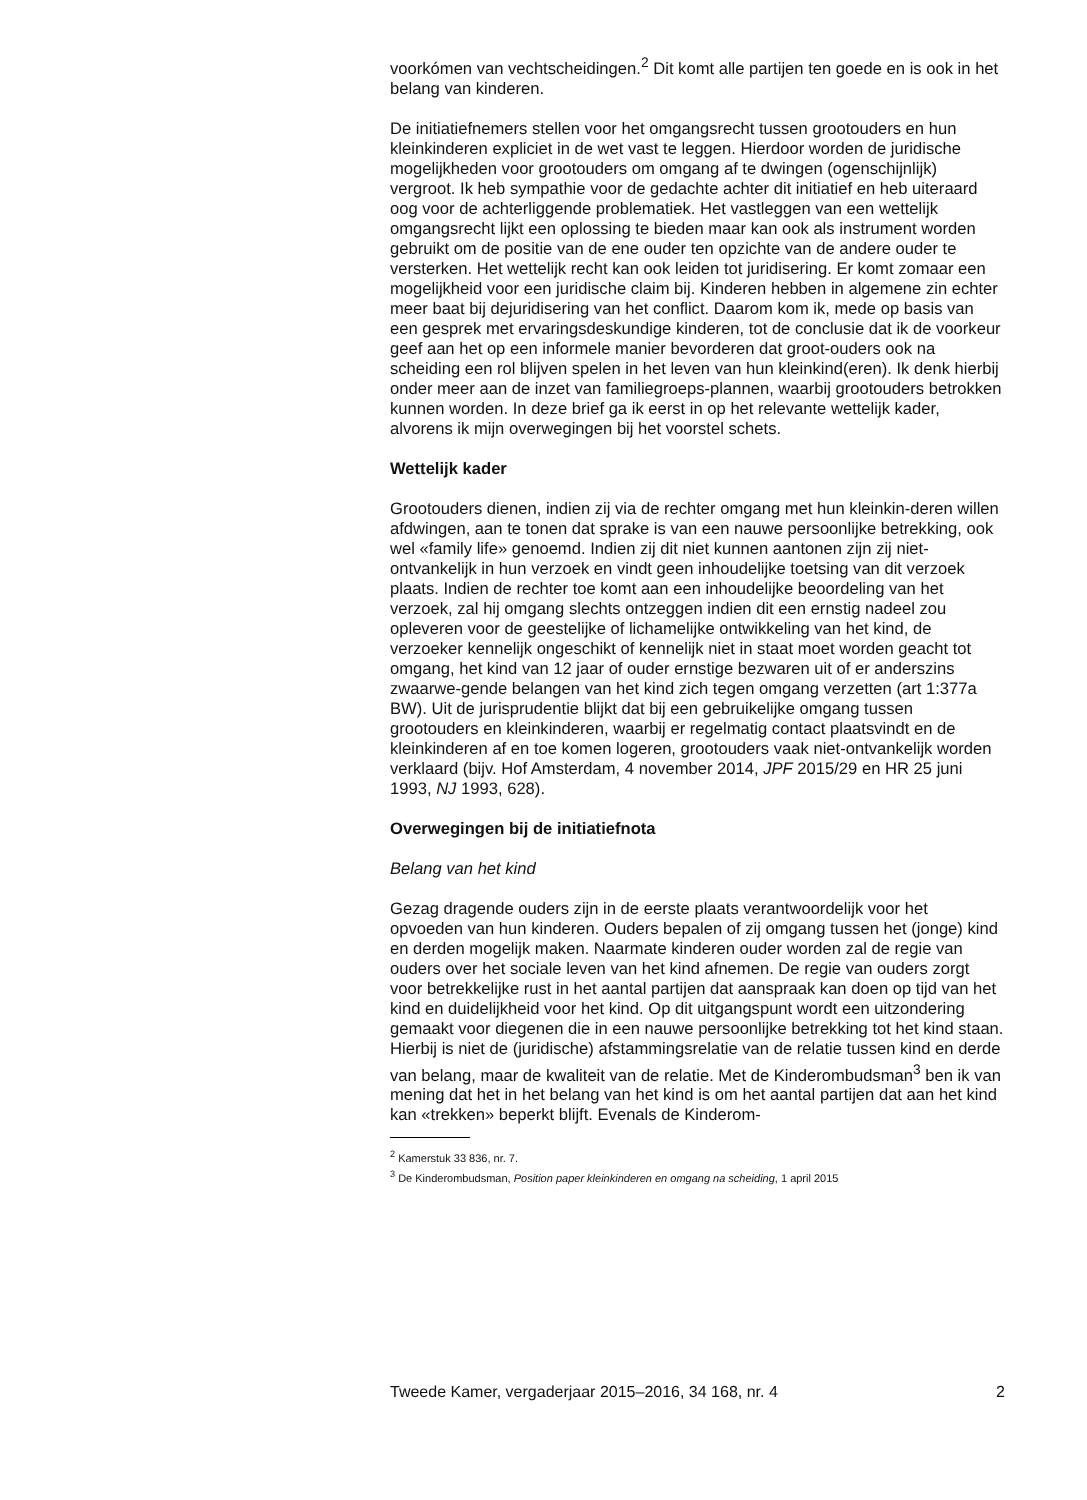voorkómen van vechtscheidingen.<sup>2</sup> Dit komt alle partijen ten goede en is ook in het belang van kinderen.
De initiatiefnemers stellen voor het omgangsrecht tussen grootouders en hun kleinkinderen expliciet in de wet vast te leggen. Hierdoor worden de juridische mogelijkheden voor grootouders om omgang af te dwingen (ogenschijnlijk) vergroot. Ik heb sympathie voor de gedachte achter dit initiatief en heb uiteraard oog voor de achterliggende problematiek. Het vastleggen van een wettelijk omgangsrecht lijkt een oplossing te bieden maar kan ook als instrument worden gebruikt om de positie van de ene ouder ten opzichte van de andere ouder te versterken. Het wettelijk recht kan ook leiden tot juridisering. Er komt zomaar een mogelijkheid voor een juridische claim bij. Kinderen hebben in algemene zin echter meer baat bij dejuridisering van het conflict. Daarom kom ik, mede op basis van een gesprek met ervaringsdeskundige kinderen, tot de conclusie dat ik de voorkeur geef aan het op een informele manier bevorderen dat groot-ouders ook na scheiding een rol blijven spelen in het leven van hun kleinkind(eren). Ik denk hierbij onder meer aan de inzet van familiegroeps-plannen, waarbij grootouders betrokken kunnen worden. In deze brief ga ik eerst in op het relevante wettelijk kader, alvorens ik mijn overwegingen bij het voorstel schets.
Wettelijk kader
Grootouders dienen, indien zij via de rechter omgang met hun kleinkin-deren willen afdwingen, aan te tonen dat sprake is van een nauwe persoonlijke betrekking, ook wel «family life» genoemd. Indien zij dit niet kunnen aantonen zijn zij niet-ontvankelijk in hun verzoek en vindt geen inhoudelijke toetsing van dit verzoek plaats. Indien de rechter toe komt aan een inhoudelijke beoordeling van het verzoek, zal hij omgang slechts ontzeggen indien dit een ernstig nadeel zou opleveren voor de geestelijke of lichamelijke ontwikkeling van het kind, de verzoeker kennelijk ongeschikt of kennelijk niet in staat moet worden geacht tot omgang, het kind van 12 jaar of ouder ernstige bezwaren uit of er anderszins zwaarwe-gende belangen van het kind zich tegen omgang verzetten (art 1:377a BW). Uit de jurisprudentie blijkt dat bij een gebruikelijke omgang tussen grootouders en kleinkinderen, waarbij er regelmatig contact plaatsvindt en de kleinkinderen af en toe komen logeren, grootouders vaak niet-ontvankelijk worden verklaard (bijv. Hof Amsterdam, 4 november 2014, JPF 2015/29 en HR 25 juni 1993, NJ 1993, 628).
Overwegingen bij de initiatiefnota
Belang van het kind
Gezag dragende ouders zijn in de eerste plaats verantwoordelijk voor het opvoeden van hun kinderen. Ouders bepalen of zij omgang tussen het (jonge) kind en derden mogelijk maken. Naarmate kinderen ouder worden zal de regie van ouders over het sociale leven van het kind afnemen. De regie van ouders zorgt voor betrekkelijke rust in het aantal partijen dat aanspraak kan doen op tijd van het kind en duidelijkheid voor het kind. Op dit uitgangspunt wordt een uitzondering gemaakt voor diegenen die in een nauwe persoonlijke betrekking tot het kind staan. Hierbij is niet de (juridische) afstammingsrelatie van de relatie tussen kind en derde van belang, maar de kwaliteit van de relatie. Met de Kinderombudsman<sup>3</sup> ben ik van mening dat het in het belang van het kind is om het aantal partijen dat aan het kind kan «trekken» beperkt blijft. Evenals de Kinderom-
<sup>2</sup> Kamerstuk 33 836, nr. 7.
<sup>3</sup> De Kinderombudsman, Position paper kleinkinderen en omgang na scheiding, 1 april 2015
Tweede Kamer, vergaderjaar 2015–2016, 34 168, nr. 4 2